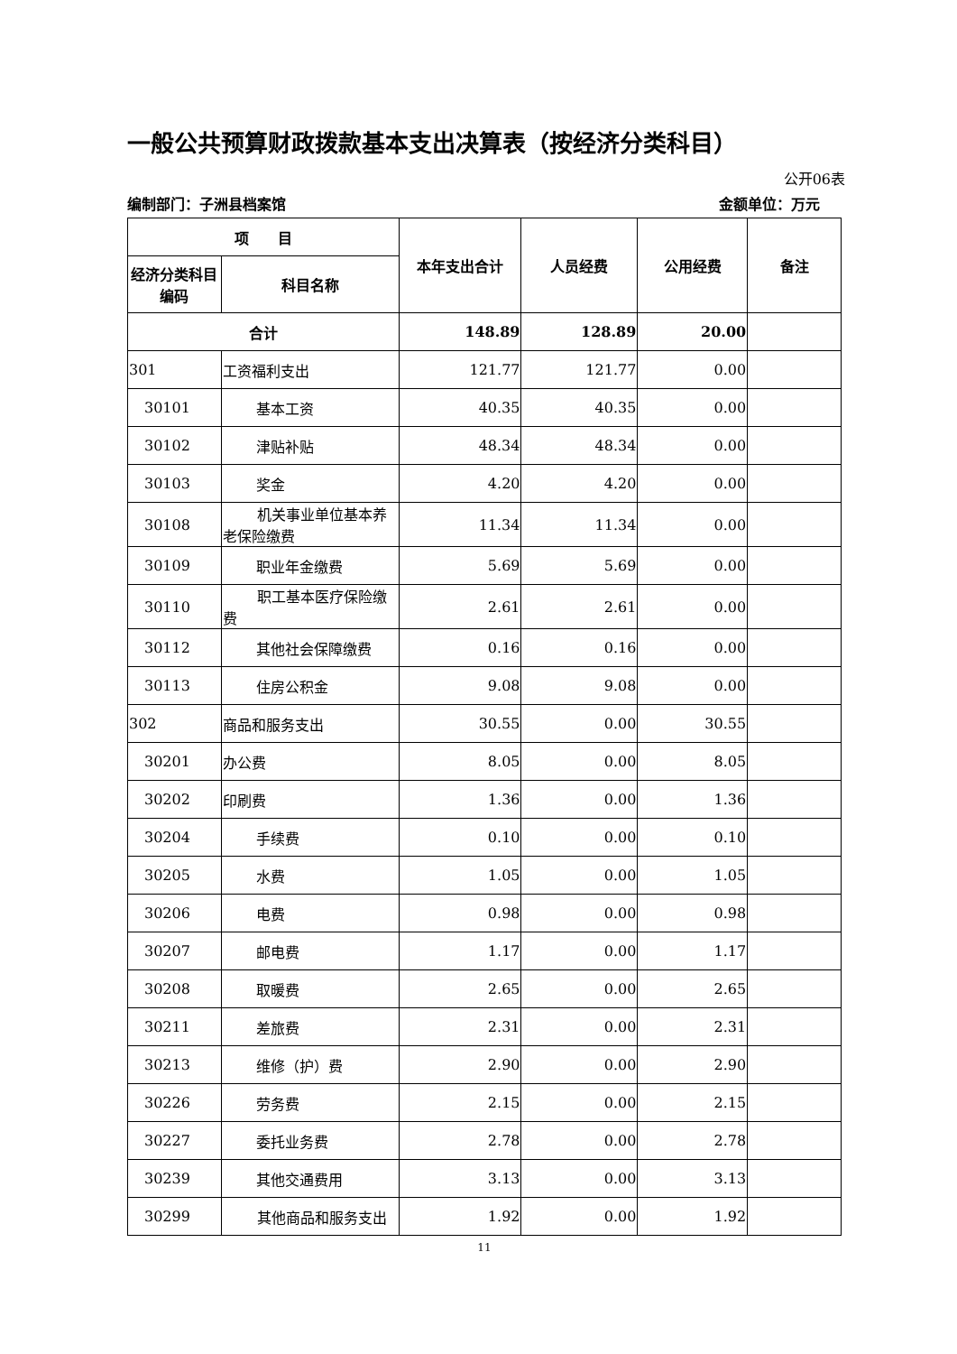一般公共预算财政拨款基本支出决算表（按经济分类科目）
公开06表
编制部门：子洲县档案馆 金额单位：万元
| 项 目 | | 本年支出合计 | 人员经费 | 公用经费 | 备注 |
| --- | --- | --- | --- | --- | --- |
| 经济分类科目编码 | 科目名称 | | | | |
| 合计 | | 148.89 | 128.89 | 20.00 | |
| 301 | 工资福利支出 | 121.77 | 121.77 | 0.00 | |
| 30101 | 基本工资 | 40.35 | 40.35 | 0.00 | |
| 30102 | 津贴补贴 | 48.34 | 48.34 | 0.00 | |
| 30103 | 奖金 | 4.20 | 4.20 | 0.00 | |
| 30108 | 机关事业单位基本养老保险缴费 | 11.34 | 11.34 | 0.00 | |
| 30109 | 职业年金缴费 | 5.69 | 5.69 | 0.00 | |
| 30110 | 职工基本医疗保险缴费 | 2.61 | 2.61 | 0.00 | |
| 30112 | 其他社会保障缴费 | 0.16 | 0.16 | 0.00 | |
| 30113 | 住房公积金 | 9.08 | 9.08 | 0.00 | |
| 302 | 商品和服务支出 | 30.55 | 0.00 | 30.55 | |
| 30201 | 办公费 | 8.05 | 0.00 | 8.05 | |
| 30202 | 印刷费 | 1.36 | 0.00 | 1.36 | |
| 30204 | 手续费 | 0.10 | 0.00 | 0.10 | |
| 30205 | 水费 | 1.05 | 0.00 | 1.05 | |
| 30206 | 电费 | 0.98 | 0.00 | 0.98 | |
| 30207 | 邮电费 | 1.17 | 0.00 | 1.17 | |
| 30208 | 取暖费 | 2.65 | 0.00 | 2.65 | |
| 30211 | 差旅费 | 2.31 | 0.00 | 2.31 | |
| 30213 | 维修（护）费 | 2.90 | 0.00 | 2.90 | |
| 30226 | 劳务费 | 2.15 | 0.00 | 2.15 | |
| 30227 | 委托业务费 | 2.78 | 0.00 | 2.78 | |
| 30239 | 其他交通费用 | 3.13 | 0.00 | 3.13 | |
| 30299 | 其他商品和服务支出 | 1.92 | 0.00 | 1.92 | |
11